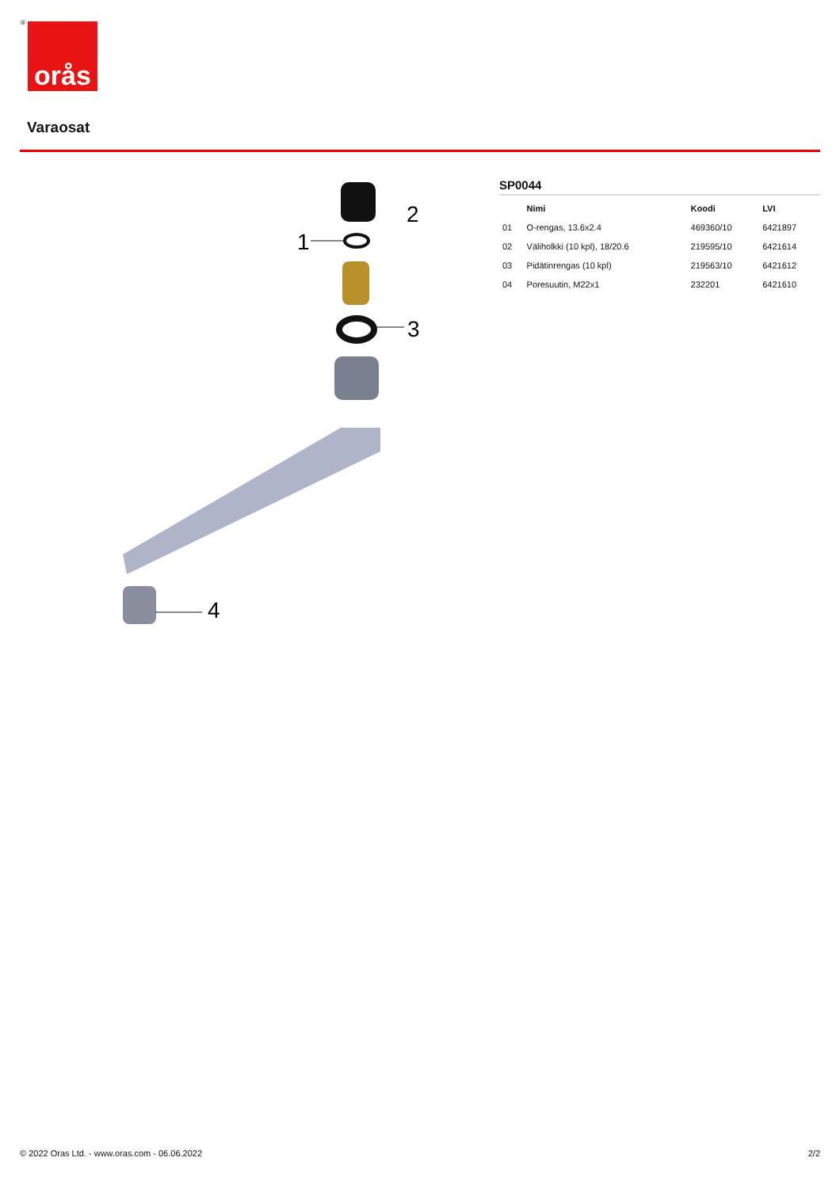® orås
Varaosat
1
2
3
4
SP0044
| | Nimi | Koodi | LVI |
| --- | --- | --- | --- |
| 01 | O-rengas, 13.6x2.4 | 469360/10 | 6421897 |
| 02 | Väliholkki (10 kpl), 18/20.6 | 219595/10 | 6421614 |
| 03 | Pidätinrengas (10 kpl) | 219563/10 | 6421612 |
| 04 | Poresuutin, M22x1 | 232201 | 6421610 |
© 2022 Oras Ltd. - www.oras.com - 06.06.2022 2/2